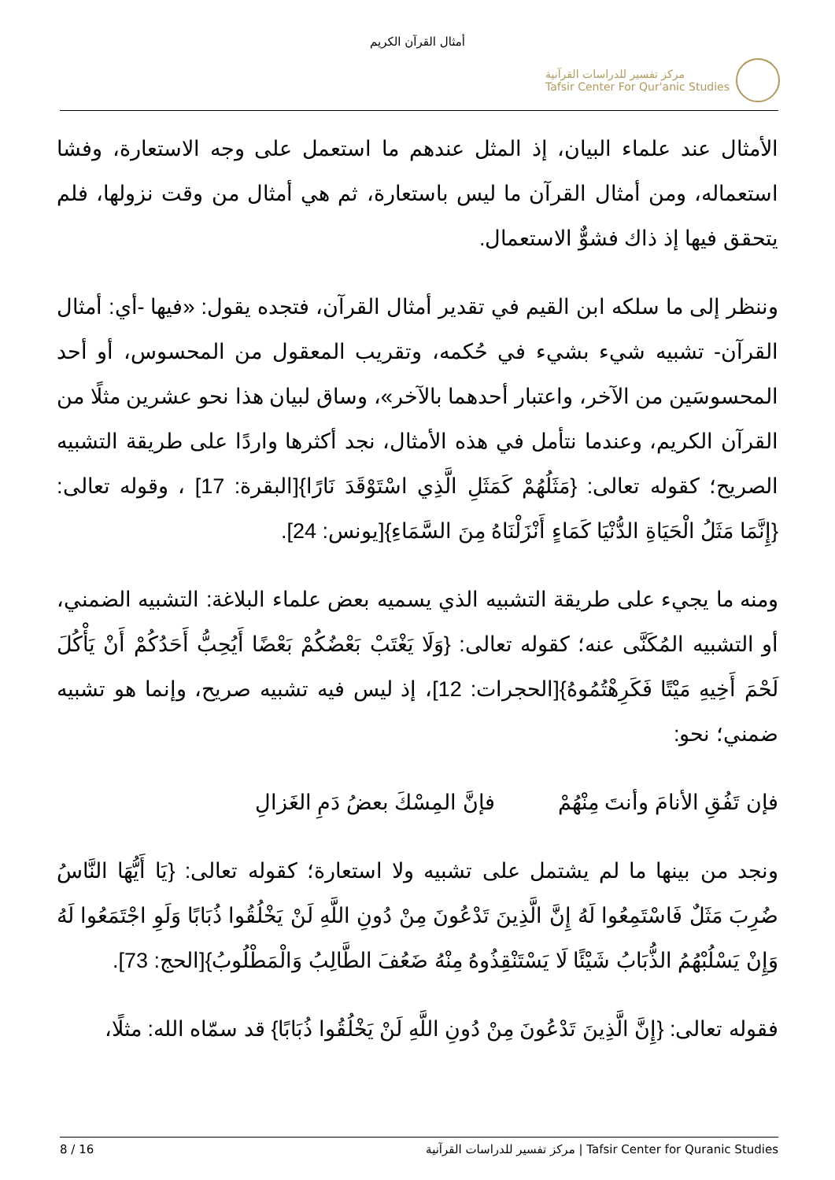أمثال القرآن الكريم
مركز تفسير للدراسات القرآنية
Tafsir Center For Qur'anic Studies
الأمثال عند علماء البيان، إذ المثل عندهم ما استعمل على وجه الاستعارة، وفشا استعماله، ومن أمثال القرآن ما ليس باستعارة، ثم هي أمثال من وقت نزولها، فلم يتحقق فيها إذ ذاك فشوٌّ الاستعمال.
وننظر إلى ما سلكه ابن القيم في تقدير أمثال القرآن، فتجده يقول: «فيها -أي: أمثال القرآن- تشبيه شيء بشيء في حُكمه، وتقريب المعقول من المحسوس، أو أحد المحسوسَين من الآخر، واعتبار أحدهما بالآخر»، وساق لبيان هذا نحو عشرين مثلًا من القرآن الكريم، وعندما نتأمل في هذه الأمثال، نجد أكثرها واردًا على طريقة التشبيه الصريح؛ كقوله تعالى: {مَثَلُهُمْ كَمَثَلِ الَّذِي اسْتَوْقَدَ نَارًا}[البقرة: 17] ، وقوله تعالى: {إِنَّمَا مَثَلُ الْحَيَاةِ الدُّنْيَا كَمَاءٍ أَنْزَلْنَاهُ مِنَ السَّمَاءِ}[يونس: 24].
ومنه ما يجيء على طريقة التشبيه الذي يسميه بعض علماء البلاغة: التشبيه الضمني، أو التشبيه المُكَنَّى عنه؛ كقوله تعالى: {وَلَا يَغْتَبْ بَعْضُكُمْ بَعْضًا أَيُحِبُّ أَحَدُكُمْ أَنْ يَأْكُلَ لَحْمَ أَخِيهِ مَيْتًا فَكَرِهْتُمُوهُ}[الحجرات: 12]، إذ ليس فيه تشبيه صريح، وإنما هو تشبيه ضمني؛ نحو:
فإن تَفُقِ الأنامَ وأنتَ مِنْهُمْ فإنَّ المِسْكَ بعضُ دَمِ الغَزالِ
ونجد من بينها ما لم يشتمل على تشبيه ولا استعارة؛ كقوله تعالى: {يَا أَيُّهَا النَّاسُ ضُرِبَ مَثَلٌ فَاسْتَمِعُوا لَهُ إِنَّ الَّذِينَ تَدْعُونَ مِنْ دُونِ اللَّهِ لَنْ يَخْلُقُوا ذُبَابًا وَلَوِ اجْتَمَعُوا لَهُ وَإِنْ يَسْلُبْهُمُ الذُّبَابُ شَيْئًا لَا يَسْتَنْقِذُوهُ مِنْهُ ضَعُفَ الطَّالِبُ وَالْمَطْلُوبُ}[الحج: 73].
فقوله تعالى: {إِنَّ الَّذِينَ تَدْعُونَ مِنْ دُونِ اللَّهِ لَنْ يَخْلُقُوا ذُبَابًا} قد سمّاه الله: مثلًا،
8 / 16 مركز تفسير للدراسات القرآنية | Tafsir Center for Quranic Studies